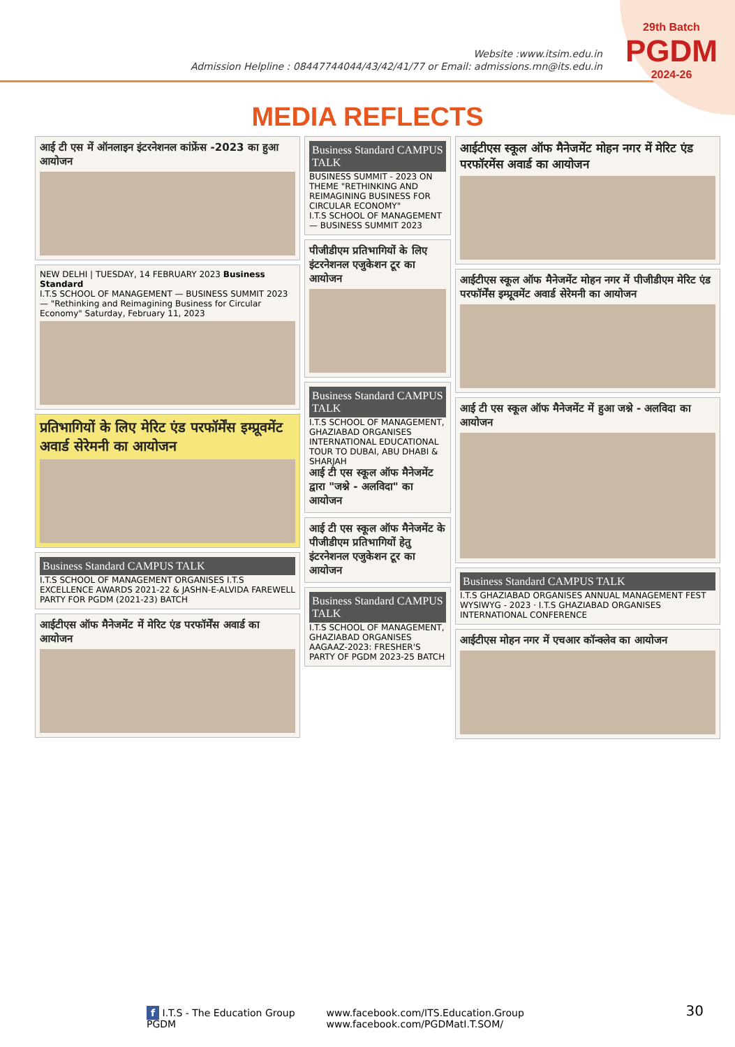Website :www.itsim.edu.in
Admission Helpline : 08447744044/43/42/41/77 or Email: admissions.mn@its.edu.in
29th Batch
PGDM
2024-26
MEDIA REFLECTS
आई टी एस में ऑनलाइन इंटरनेशनल कांफ्रेंस -2023 का हुआ आयोजन
NEW DELHI | TUESDAY, 14 FEBRUARY 2023 Business Standard
I.T.S SCHOOL OF MANAGEMENT — BUSINESS SUMMIT 2023 — "Rethinking and Reimagining Business for Circular Economy" Saturday, February 11, 2023
प्रतिभागियों के लिए मेरिट एंड परफॉर्मेंस इम्प्रूवमेंट अवार्ड सेरेमनी का आयोजन
Business Standard CAMPUS TALK
I.T.S SCHOOL OF MANAGEMENT ORGANISES I.T.S EXCELLENCE AWARDS 2021-22 & JASHN-E-ALVIDA FAREWELL PARTY FOR PGDM (2021-23) BATCH
आईटीएस ऑफ मैनेजमेंट में मेरिट एंड परफॉर्मेंस अवार्ड का आयोजन
Business Standard CAMPUS TALK
BUSINESS SUMMIT - 2023 ON THEME "RETHINKING AND REIMAGINING BUSINESS FOR CIRCULAR ECONOMY"
I.T.S SCHOOL OF MANAGEMENT — BUSINESS SUMMIT 2023
पीजीडीएम प्रतिभागियों के लिए इंटरनेशनल एजुकेशन टूर का आयोजन
Business Standard CAMPUS TALK
I.T.S SCHOOL OF MANAGEMENT, GHAZIABAD ORGANISES INTERNATIONAL EDUCATIONAL TOUR TO DUBAI, ABU DHABI & SHARJAH
आई टी एस स्कूल ऑफ मैनेजमेंट द्वारा "जश्ने - अलविदा" का आयोजन
आई टी एस स्कूल ऑफ मैनेजमेंट के पीजीडीएम प्रतिभागियों हेतु इंटरनेशनल एजुकेशन टूर का आयोजन
Business Standard CAMPUS TALK
I.T.S SCHOOL OF MANAGEMENT, GHAZIABAD ORGANISES AAGAAZ-2023: FRESHER'S PARTY OF PGDM 2023-25 BATCH
आईटीएस स्कूल ऑफ मैनेजमेंट मोहन नगर में मेरिट एंड परफॉरमेंस अवार्ड का आयोजन
आईटीएस स्कूल ऑफ मैनेजमेंट मोहन नगर में पीजीडीएम मेरिट एंड परफॉर्मेंस इम्प्रूवमेंट अवार्ड सेरेमनी का आयोजन
आई टी एस स्कूल ऑफ मैनेजमेंट में हुआ जश्ने - अलविदा का आयोजन
Business Standard CAMPUS TALK
I.T.S GHAZIABAD ORGANISES ANNUAL MANAGEMENT FEST WYSIWYG - 2023 · I.T.S GHAZIABAD ORGANISES INTERNATIONAL CONFERENCE
आईटीएस मोहन नगर में एचआर कॉन्क्लेव का आयोजन
f I.T.S - The Education Group
PGDM
www.facebook.com/ITS.Education.Group
www.facebook.com/PGDMatI.T.SOM/
30